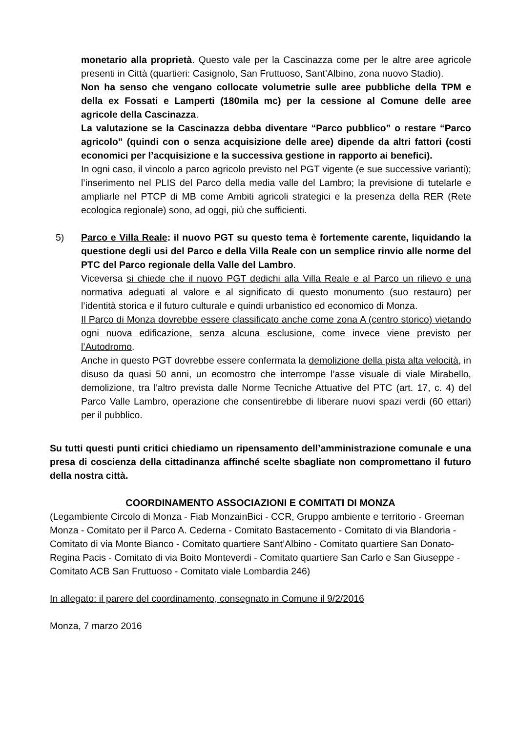monetario alla proprietà. Questo vale per la Cascinazza come per le altre aree agricole presenti in Città (quartieri: Casignolo, San Fruttuoso, Sant’Albino, zona nuovo Stadio).
Non ha senso che vengano collocate volumetrie sulle aree pubbliche della TPM e della ex Fossati e Lamperti (180mila mc) per la cessione al Comune delle aree agricole della Cascinazza.
La valutazione se la Cascinazza debba diventare “Parco pubblico” o restare “Parco agricolo” (quindi con o senza acquisizione delle aree) dipende da altri fattori (costi economici per l’acquisizione e la successiva gestione in rapporto ai benefici).
In ogni caso, il vincolo a parco agricolo previsto nel PGT vigente (e sue successive varianti); l’inserimento nel PLIS del Parco della media valle del Lambro; la previsione di tutelarle e ampliarle nel PTCP di MB come Ambiti agricoli strategici e la presenza della RER (Rete ecologica regionale) sono, ad oggi, più che sufficienti.
5) Parco e Villa Reale: il nuovo PGT su questo tema è fortemente carente, liquidando la questione degli usi del Parco e della Villa Reale con un semplice rinvio alle norme del PTC del Parco regionale della Valle del Lambro.
Viceversa si chiede che il nuovo PGT dedichi alla Villa Reale e al Parco un rilievo e una normativa adeguati al valore e al significato di questo monumento (suo restauro) per l’identità storica e il futuro culturale e quindi urbanistico ed economico di Monza.
Il Parco di Monza dovrebbe essere classificato anche come zona A (centro storico) vietando ogni nuova edificazione, senza alcuna esclusione, come invece viene previsto per l’Autodromo.
Anche in questo PGT dovrebbe essere confermata la demolizione della pista alta velocità, in disuso da quasi 50 anni, un ecomostro che interrompe l’asse visuale di viale Mirabello, demolizione, tra l'altro prevista dalle Norme Tecniche Attuative del PTC (art. 17, c. 4) del Parco Valle Lambro, operazione che consentirebbe di liberare nuovi spazi verdi (60 ettari) per il pubblico.
Su tutti questi punti critici chiediamo un ripensamento dell’amministrazione comunale e una presa di coscienza della cittadinanza affinché scelte sbagliate non compromettano il futuro della nostra città.
COORDINAMENTO ASSOCIAZIONI E COMITATI DI MONZA
(Legambiente Circolo di Monza - Fiab MonzainBici - CCR, Gruppo ambiente e territorio - Greeman Monza - Comitato per il Parco A. Cederna - Comitato Bastacemento - Comitato di via Blandoria - Comitato di via Monte Bianco - Comitato quartiere Sant’Albino - Comitato quartiere San Donato-Regina Pacis - Comitato di via Boito Monteverdi - Comitato quartiere San Carlo e San Giuseppe - Comitato ACB San Fruttuoso - Comitato viale Lombardia 246)
In allegato: il parere del coordinamento, consegnato in Comune il 9/2/2016
Monza, 7 marzo 2016